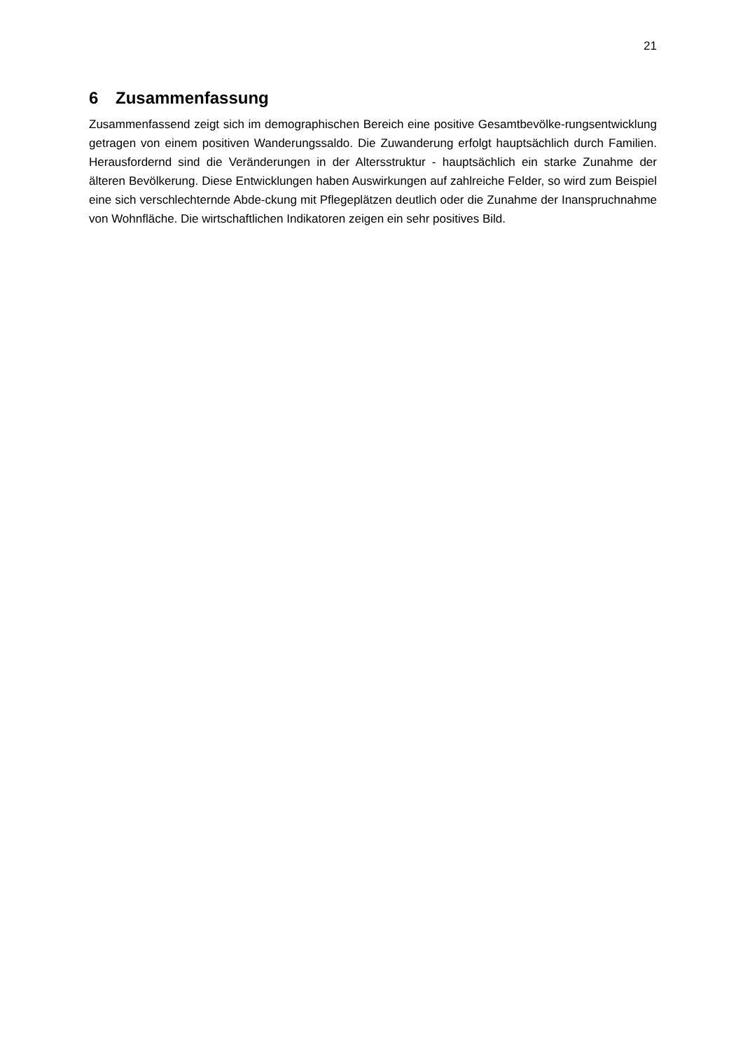21
6 Zusammenfassung
Zusammenfassend zeigt sich im demographischen Bereich eine positive Gesamtbevölke-rungsentwicklung getragen von einem positiven Wanderungssaldo. Die Zuwanderung erfolgt hauptsächlich durch Familien. Herausfordernd sind die Veränderungen in der Altersstruktur - hauptsächlich ein starke Zunahme der älteren Bevölkerung. Diese Entwicklungen haben Auswirkungen auf zahlreiche Felder, so wird zum Beispiel eine sich verschlechternde Abde-ckung mit Pflegeplätzen deutlich oder die Zunahme der Inanspruchnahme von Wohnfläche. Die wirtschaftlichen Indikatoren zeigen ein sehr positives Bild.